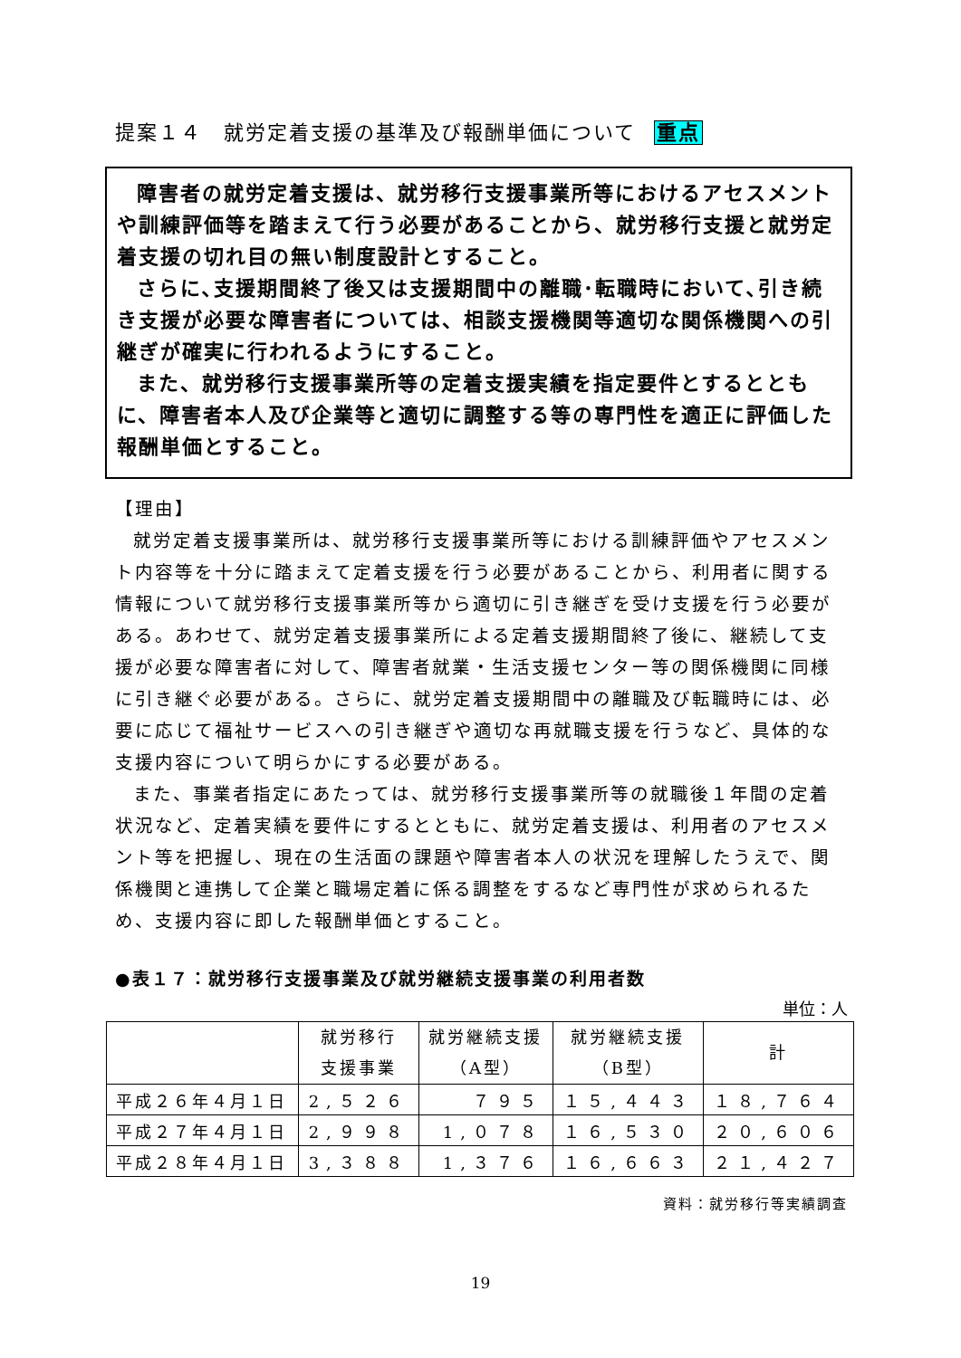提案１４　就労定着支援の基準及び報酬単価について 重点
障害者の就労定着支援は、就労移行支援事業所等におけるアセスメントや訓練評価等を踏まえて行う必要があることから、就労移行支援と就労定着支援の切れ目の無い制度設計とすること。
さらに､支援期間終了後又は支援期間中の離職･転職時において､引き続き支援が必要な障害者については、相談支援機関等適切な関係機関への引継ぎが確実に行われるようにすること。
また、就労移行支援事業所等の定着支援実績を指定要件とするとともに、障害者本人及び企業等と適切に調整する等の専門性を適正に評価した報酬単価とすること。
【理由】
就労定着支援事業所は、就労移行支援事業所等における訓練評価やアセスメント内容等を十分に踏まえて定着支援を行う必要があることから、利用者に関する情報について就労移行支援事業所等から適切に引き継ぎを受け支援を行う必要がある。あわせて、就労定着支援事業所による定着支援期間終了後に、継続して支援が必要な障害者に対して、障害者就業・生活支援センター等の関係機関に同様に引き継ぐ必要がある。さらに、就労定着支援期間中の離職及び転職時には、必要に応じて福祉サービスへの引き継ぎや適切な再就職支援を行うなど、具体的な支援内容について明らかにする必要がある。
また、事業者指定にあたっては、就労移行支援事業所等の就職後１年間の定着状況など、定着実績を要件にするとともに、就労定着支援は、利用者のアセスメント等を把握し、現在の生活面の課題や障害者本人の状況を理解したうえで、関係機関と連携して企業と職場定着に係る調整をするなど専門性が求められるため、支援内容に即した報酬単価とすること。
●表１７：就労移行支援事業及び就労継続支援事業の利用者数
単位：人
| | 就労移行 支援事業 | 就労継続支援 （A型） | 就労継続支援 （B型） | 計 |
| --- | --- | --- | --- | --- |
| 平成２６年４月１日 | 2,５２６ | ７９５ | １５,４４３ | １８,７６４ |
| 平成２７年４月１日 | 2,９９８ | 1,０７８ | １６,５３０ | ２０,６０６ |
| 平成２８年４月１日 | 3,３８８ | 1,３７６ | １６,６６３ | ２１,４２７ |
資料：就労移行等実績調査
19